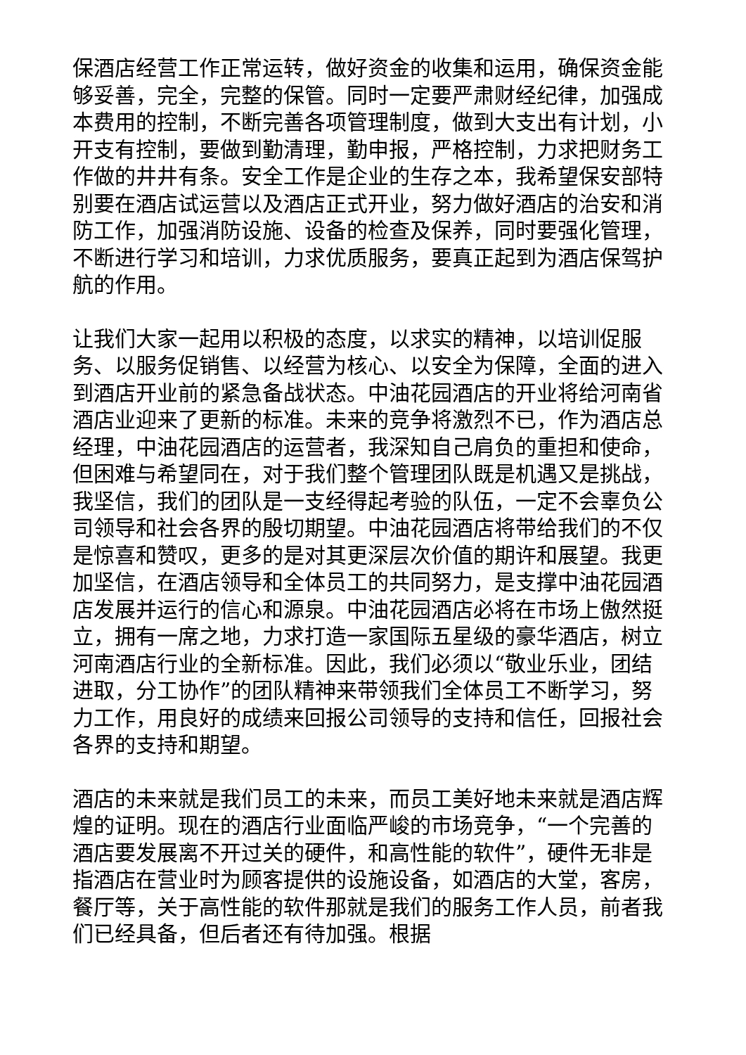保酒店经营工作正常运转，做好资金的收集和运用，确保资金能够妥善，完全，完整的保管。同时一定要严肃财经纪律，加强成本费用的控制，不断完善各项管理制度，做到大支出有计划，小开支有控制，要做到勤清理，勤申报，严格控制，力求把财务工作做的井井有条。安全工作是企业的生存之本，我希望保安部特别要在酒店试运营以及酒店正式开业，努力做好酒店的治安和消防工作，加强消防设施、设备的检查及保养，同时要强化管理，不断进行学习和培训，力求优质服务，要真正起到为酒店保驾护航的作用。
让我们大家一起用以积极的态度，以求实的精神，以培训促服务、以服务促销售、以经营为核心、以安全为保障，全面的进入到酒店开业前的紧急备战状态。中油花园酒店的开业将给河南省酒店业迎来了更新的标准。未来的竞争将激烈不已，作为酒店总经理，中油花园酒店的运营者，我深知自己肩负的重担和使命，但困难与希望同在，对于我们整个管理团队既是机遇又是挑战，我坚信，我们的团队是一支经得起考验的队伍，一定不会辜负公司领导和社会各界的殷切期望。中油花园酒店将带给我们的不仅是惊喜和赞叹，更多的是对其更深层次价值的期许和展望。我更加坚信，在酒店领导和全体员工的共同努力，是支撑中油花园酒店发展并运行的信心和源泉。中油花园酒店必将在市场上傲然挺立，拥有一席之地，力求打造一家国际五星级的豪华酒店，树立河南酒店行业的全新标准。因此，我们必须以“敬业乐业，团结进取，分工协作”的团队精神来带领我们全体员工不断学习，努力工作，用良好的成绩来回报公司领导的支持和信任，回报社会各界的支持和期望。
酒店的未来就是我们员工的未来，而员工美好地未来就是酒店辉煌的证明。现在的酒店行业面临严峻的市场竞争，“一个完善的酒店要发展离不开过关的硬件，和高性能的软件”，硬件无非是指酒店在营业时为顾客提供的设施设备，如酒店的大堂，客房，餐厅等，关于高性能的软件那就是我们的服务工作人员，前者我们已经具备，但后者还有待加强。根据